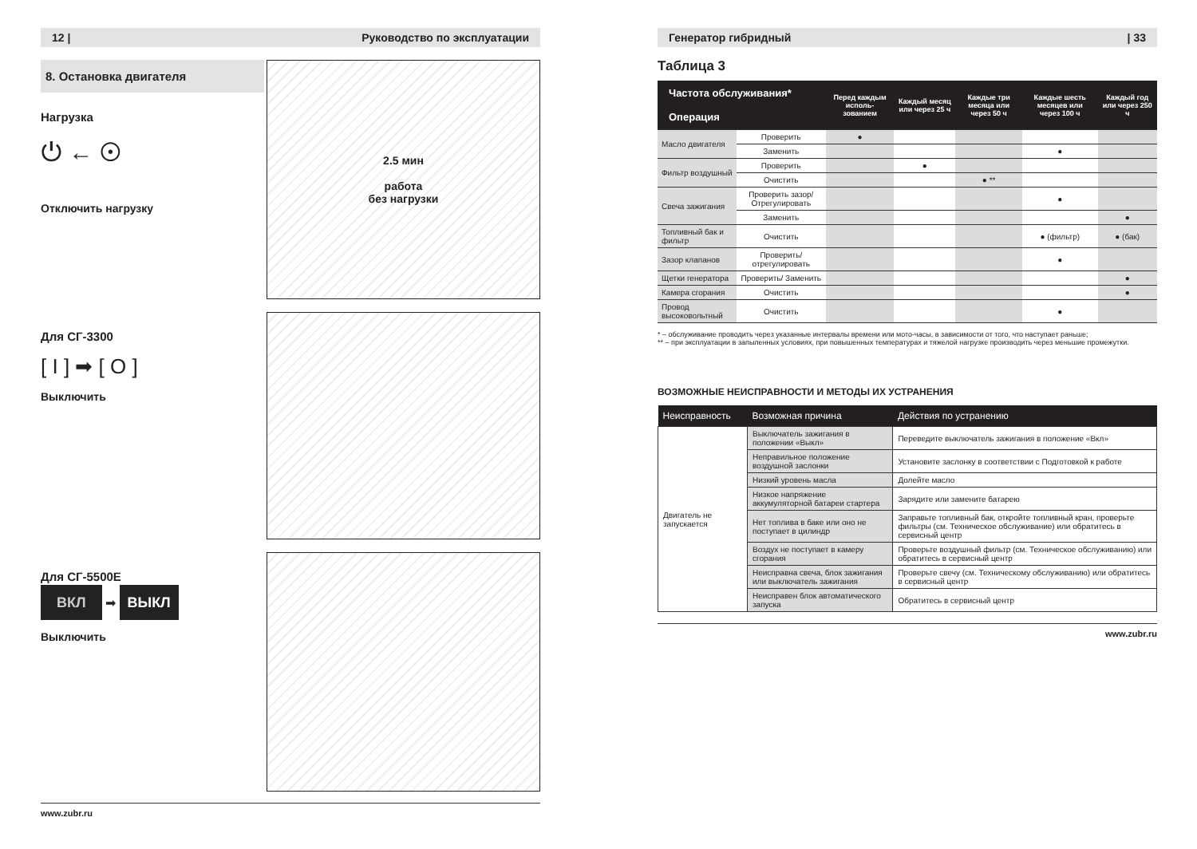12 | Руководство по эксплуатации
8. Остановка двигателя
Нагрузка
⏻ ← ⊙
Отключить нагрузку
2.5 мин
работа
без нагрузки
Для СГ-3300
[ I ] ➡ [ O ]
Выключить
Для СГ-5500Е
ВКЛ ➡ ВЫКЛ
Выключить
www.zubr.ru
Генератор гибридный | 33
Таблица 3
| Частота обслуживания* Операция | | Перед каждым исполь-зованием | Каждый месяц или через 25 ч | Каждые три месяца или через 50 ч | Каждые шесть месяцев или через 100 ч | Каждый год или через 250 ч |
| --- | --- | --- | --- | --- | --- | --- |
| Масло двигателя | Проверить | ● | | | | |
| | Заменить | | | | ● | |
| Фильтр воздушный | Проверить | | ● | | | |
| | Очистить | | | ● ** | | |
| Свеча зажигания | Проверить зазор/ Отрегулировать | | | | ● | |
| | Заменить | | | | | ● |
| Топливный бак и фильтр | Очистить | | | | ● (фильтр) | ● (бак) |
| Зазор клапанов | Проверить/ отрегулировать | | | | ● | |
| Щетки генератора | Проверить/ Заменить | | | | | ● |
| Камера сгорания | Очистить | | | | | ● |
| Провод высоковольтный | Очистить | | | | ● | |
* – обслуживание проводить через указанные интервалы времени или мото-часы, в зависимости от того, что наступает раньше;
** – при эксплуатации в запыленных условиях, при повышенных температурах и тяжелой нагрузке производить через меньшие промежутки.
ВОЗМОЖНЫЕ НЕИСПРАВНОСТИ И МЕТОДЫ ИХ УСТРАНЕНИЯ
| Неисправность | Возможная причина | Действия по устранению |
| --- | --- | --- |
| Двигатель не запускается | Выключатель зажигания в положении «Выкл» | Переведите выключатель зажигания в положение «Вкл» |
| | Неправильное положение воздушной заслонки | Установите заслонку в соответствии с Подготовкой к работе |
| | Низкий уровень масла | Долейте масло |
| | Низкое напряжение аккумуляторной батареи стартера | Зарядите или замените батарею |
| | Нет топлива в баке или оно не поступает в цилиндр | Заправьте топливный бак, откройте топливный кран, проверьте фильтры (см. Техническое обслуживание) или обратитесь в сервисный центр |
| | Воздух не поступает в камеру сгорания | Проверьте воздушный фильтр (см. Техническое обслуживанию) или обратитесь в сервисный центр |
| | Неисправна свеча, блок зажигания или выключатель зажигания | Проверьте свечу (см. Техническому обслуживанию) или обратитесь в сервисный центр |
| | Неисправен блок автоматического запуска | Обратитесь в сервисный центр |
www.zubr.ru